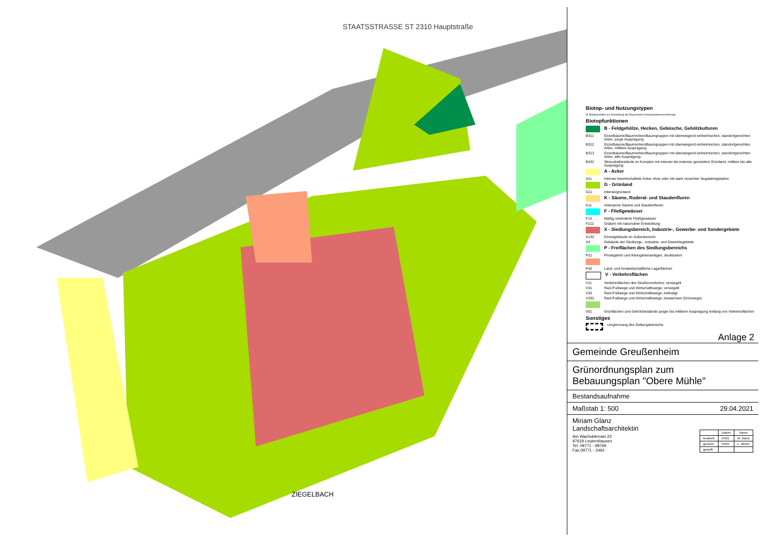STAATSSTRASSE ST 2310 Hauptstraße
ZIEGELBACH
Biotop- und Nutzungstypen
(lt. Biotopwertliste zur Anwendung der Bayerischen Kompensationsverordnung)
Biotopfunktionen
B - Feldgehölze, Hecken, Gebüsche, Gehölzkulturen
B311 Einzelbäume/Baumreihen/Baumgruppen mit überwiegend einheimischen, standortgerechten Arten, junge Ausprägung
B312 Einzelbäume/Baumreihen/Baumgruppen mit überwiegend einheimischen, standortgerechten Arten, mittlere Ausprägung
B313 Einzelbäume/Baumreihen/Baumgruppen mit überwiegend einheimischen, standortgerechten Arten, alte Ausprägung
B432 Streuobstbestände im Komplex mit intensiv bis extensiv genutztem Grünland, mittlere bis alte Ausprägung
A - Acker
A11 Intensiv bewirtschaftete Äcker ohne oder mit stark verarmter Segetalvegetation
G - Grünland
G11 Intensivgrünland
K - Säume, Ruderal- und Staudenfluren
K11 Artenarme Säume und Staudenfluren
F - Fließgewässer
F14 Mäßig veränderte Fließgewässer
F212 Gräben mit naturnaher Entwicklung
X - Siedlungsbereich, Industrie-, Gewerbe- und Sondergebiete
X132 Einzelgebäude im Außenbereich
X4 Gebäude der Siedlungs-, Industrie- und Gewerbegebiete
P - Freiflächen des Siedlungsbereichs
P21 Privatgärten und Kleingartenanlagen, strukturarm
P42 Land- und forstwirtschaftliche Lagerflächen
V - Verkehrsflächen
V11 Verkehrsflächen des Straßenverkehrs, versiegelt
V31 Rad-/Fußwege und Wirtschaftswege, versiegelt
V32 Rad-/Fußwege und Wirtschaftswege, befestigt
V332 Rad-/Fußwege und Wirtschaftswege, bewachsen (Grünwege)
V51 Grünflächen und Gehölzbestände junger bis mittlerer Ausprägung entlang von Verkehrsflächen
Sonstiges
Umgrenzung des Geltungsbereichs
Anlage 2
Gemeinde Greußenheim
Grünordnungsplan zum
Bebauungsplan "Obere Mühle"
Bestandsaufnahme
Maßstab 1: 500 29.04.2021
Miriam Glanz
Landschaftsarchitektin
Am Wacholderrain 23
97618 Leutershausen
Tel. 09771 - 98769
Fax.09771 - 2492
| | Datum | Name |
| --- | --- | --- |
| bearbeit. | 04/21 | M. Glanz |
| gezeich. | 04/21 | L. Winter |
| geprüft. | | |